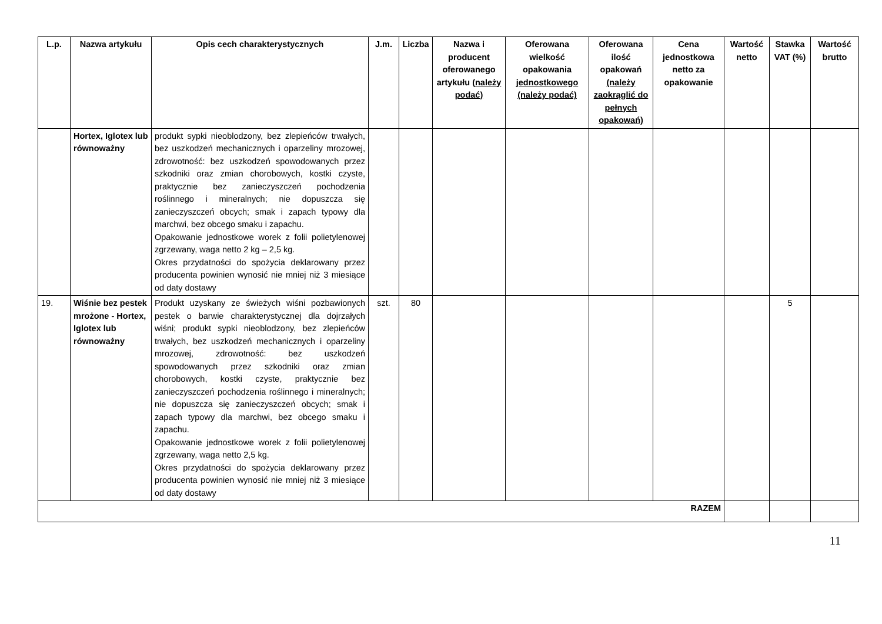| L.p. | Nazwa artykułu | Opis cech charakterystycznych | J.m. | Liczba | Nazwa i producent oferowanego artykułu (należy podać) | Oferowana wielkość opakowania jednostkowego (należy podać) | Oferowana ilość opakowań (należy zaokrąglić do pełnych opakowań) | Cena jednostkowa netto za opakowanie | Wartość netto | Stawka VAT (%) | Wartość brutto |
| --- | --- | --- | --- | --- | --- | --- | --- | --- | --- | --- | --- |
| | Hortex, Iglotex lub równoważny | produkt sypki nieoblodzony, bez zlepieńców trwałych, bez uszkodzeń mechanicznych i oparzeliny mrozowej, zdrowotność: bez uszkodzeń spowodowanych przez szkodniki oraz zmian chorobowych, kostki czyste, praktycznie bez zanieczyszczeń pochodzenia roślinnego i mineralnych; nie dopuszcza się zanieczyszczeń obcych; smak i zapach typowy dla marchwi, bez obcego smaku i zapachu. Opakowanie jednostkowe worek z folii polietylenowej zgrzewany, waga netto 2 kg – 2,5 kg. Okres przydatności do spożycia deklarowany przez producenta powinien wynosić nie mniej niż 3 miesiące od daty dostawy | | | | | | | | | |
| 19. | Wiśnie bez pestek mrożone - Hortex, Iglotex lub równoważny | Produkt uzyskany ze świeżych wiśni pozbawionych pestek o barwie charakterystycznej dla dojrzałych wiśni; produkt sypki nieoblodzony, bez zlepieńców trwałych, bez uszkodzeń mechanicznych i oparzeliny mrozowej, zdrowotność: bez uszkodzeń spowodowanych przez szkodniki oraz zmian chorobowych, kostki czyste, praktycznie bez zanieczyszczeń pochodzenia roślinnego i mineralnych; nie dopuszcza się zanieczyszczeń obcych; smak i zapach typowy dla marchwi, bez obcego smaku i zapachu. Opakowanie jednostkowe worek z folii polietylenowej zgrzewany, waga netto 2,5 kg. Okres przydatności do spożycia deklarowany przez producenta powinien wynosić nie mniej niż 3 miesiące od daty dostawy | szt. | 80 | | | | | | 5 | |
| RAZEM | | | | | | | | | | | |
11